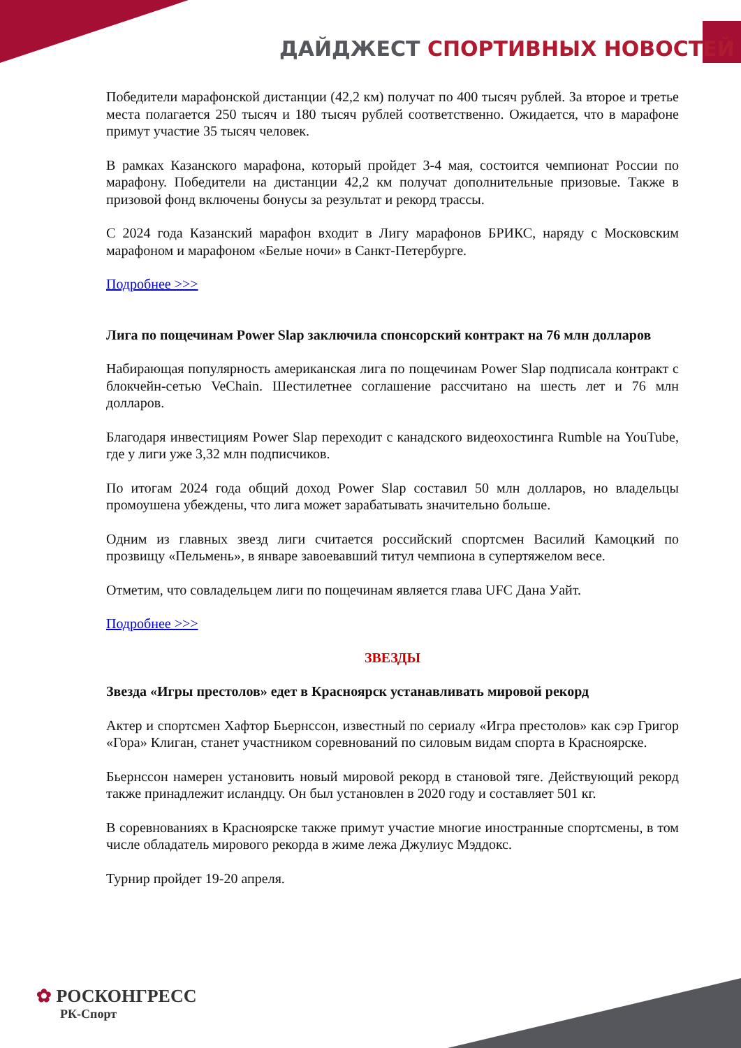ДАЙДЖЕСТ СПОРТИВНЫХ НОВОСТЕЙ
Победители марафонской дистанции (42,2 км) получат по 400 тысяч рублей. За второе и третье места полагается 250 тысяч и 180 тысяч рублей соответственно. Ожидается, что в марафоне примут участие 35 тысяч человек.
В рамках Казанского марафона, который пройдет 3-4 мая, состоится чемпионат России по марафону. Победители на дистанции 42,2 км получат дополнительные призовые. Также в призовой фонд включены бонусы за результат и рекорд трассы.
С 2024 года Казанский марафон входит в Лигу марафонов БРИКС, наряду с Московским марафоном и марафоном «Белые ночи» в Санкт-Петербурге.
Подробнее >>>
Лига по пощечинам Power Slap заключила спонсорский контракт на 76 млн долларов
Набирающая популярность американская лига по пощечинам Power Slap подписала контракт с блокчейн-сетью VeChain. Шестилетнее соглашение рассчитано на шесть лет и 76 млн долларов.
Благодаря инвестициям Power Slap переходит с канадского видеохостинга Rumble на YouTube, где у лиги уже 3,32 млн подписчиков.
По итогам 2024 года общий доход Power Slap составил 50 млн долларов, но владельцы промоушена убеждены, что лига может зарабатывать значительно больше.
Одним из главных звезд лиги считается российский спортсмен Василий Камоцкий по прозвищу «Пельмень», в январе завоевавший титул чемпиона в супертяжелом весе.
Отметим, что совладельцем лиги по пощечинам является глава UFC Дана Уайт.
Подробнее >>>
ЗВЕЗДЫ
Звезда «Игры престолов» едет в Красноярск устанавливать мировой рекорд
Актер и спортсмен Хафтор Бьернссон, известный по сериалу «Игра престолов» как сэр Григор «Гора» Клиган, станет участником соревнований по силовым видам спорта в Красноярске.
Бьернссон намерен установить новый мировой рекорд в становой тяге. Действующий рекорд также принадлежит исландцу. Он был установлен в 2020 году и составляет 501 кг.
В соревнованиях в Красноярске также примут участие многие иностранные спортсмены, в том числе обладатель мирового рекорда в жиме лежа Джулиус Мэддокс.
Турнир пройдет 19-20 апреля.
✿ РОСКОНГРЕСС
РК-Спорт